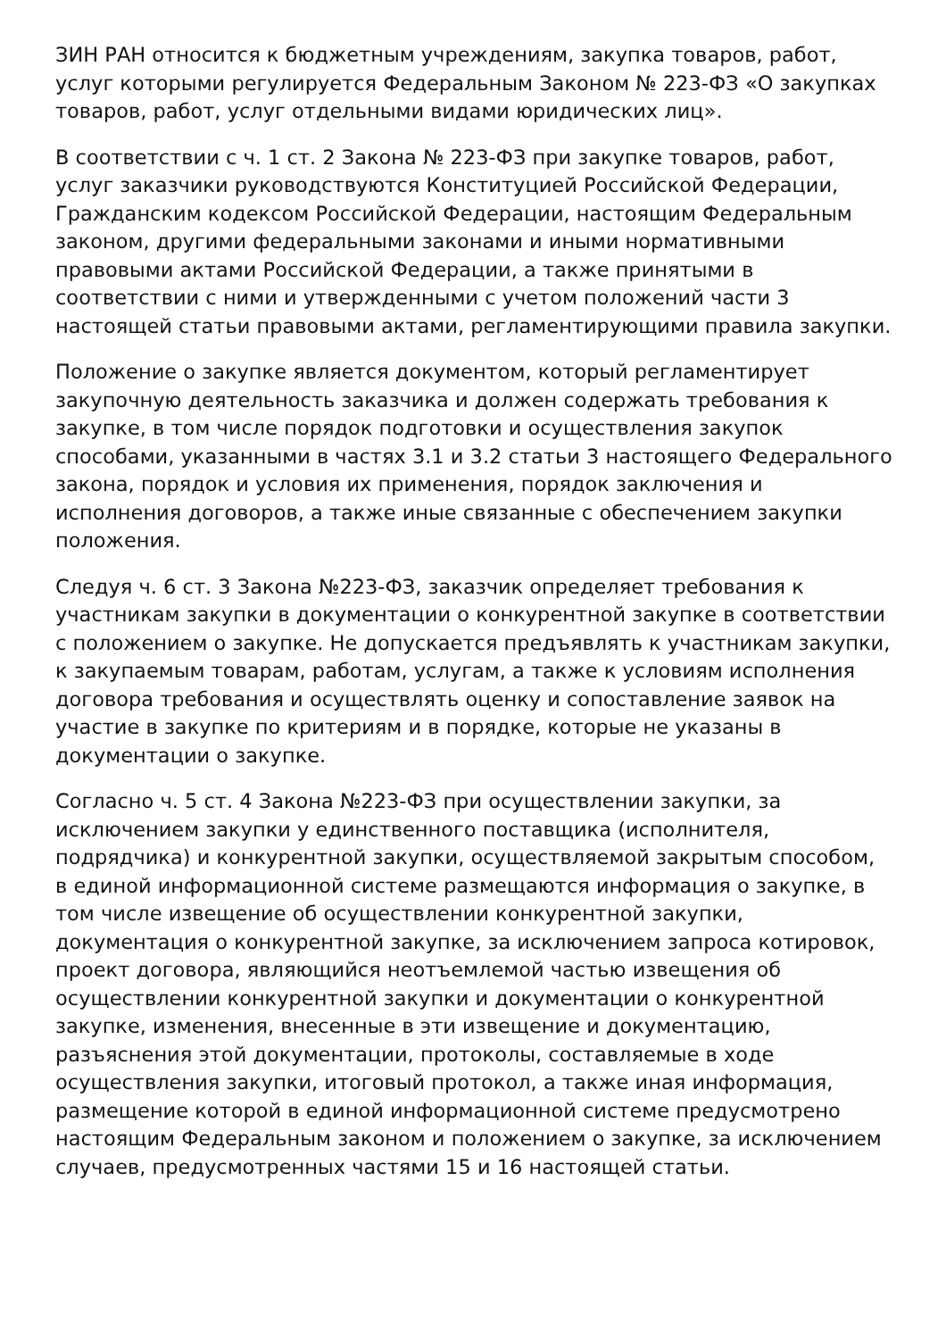ЗИН РАН относится к бюджетным учреждениям, закупка товаров, работ, услуг которыми регулируется Федеральным Законом № 223-ФЗ «О закупках товаров, работ, услуг отдельными видами юридических лиц».
В соответствии с ч. 1 ст. 2 Закона № 223-ФЗ при закупке товаров, работ, услуг заказчики руководствуются Конституцией Российской Федерации, Гражданским кодексом Российской Федерации, настоящим Федеральным законом, другими федеральными законами и иными нормативными правовыми актами Российской Федерации, а также принятыми в соответствии с ними и утвержденными с учетом положений части 3 настоящей статьи правовыми актами, регламентирующими правила закупки.
Положение о закупке является документом, который регламентирует закупочную деятельность заказчика и должен содержать требования к закупке, в том числе порядок подготовки и осуществления закупок способами, указанными в частях 3.1 и 3.2 статьи 3 настоящего Федерального закона, порядок и условия их применения, порядок заключения и исполнения договоров, а также иные связанные с обеспечением закупки положения.
Следуя ч. 6 ст. 3 Закона №223-ФЗ, заказчик определяет требования к участникам закупки в документации о конкурентной закупке в соответствии с положением о закупке. Не допускается предъявлять к участникам закупки, к закупаемым товарам, работам, услугам, а также к условиям исполнения договора требования и осуществлять оценку и сопоставление заявок на участие в закупке по критериям и в порядке, которые не указаны в документации о закупке.
Согласно ч. 5 ст. 4 Закона №223-ФЗ при осуществлении закупки, за исключением закупки у единственного поставщика (исполнителя, подрядчика) и конкурентной закупки, осуществляемой закрытым способом, в единой информационной системе размещаются информация о закупке, в том числе извещение об осуществлении конкурентной закупки, документация о конкурентной закупке, за исключением запроса котировок, проект договора, являющийся неотъемлемой частью извещения об осуществлении конкурентной закупки и документации о конкурентной закупке, изменения, внесенные в эти извещение и документацию, разъяснения этой документации, протоколы, составляемые в ходе осуществления закупки, итоговый протокол, а также иная информация, размещение которой в единой информационной системе предусмотрено настоящим Федеральным законом и положением о закупке, за исключением случаев, предусмотренных частями 15 и 16 настоящей статьи.